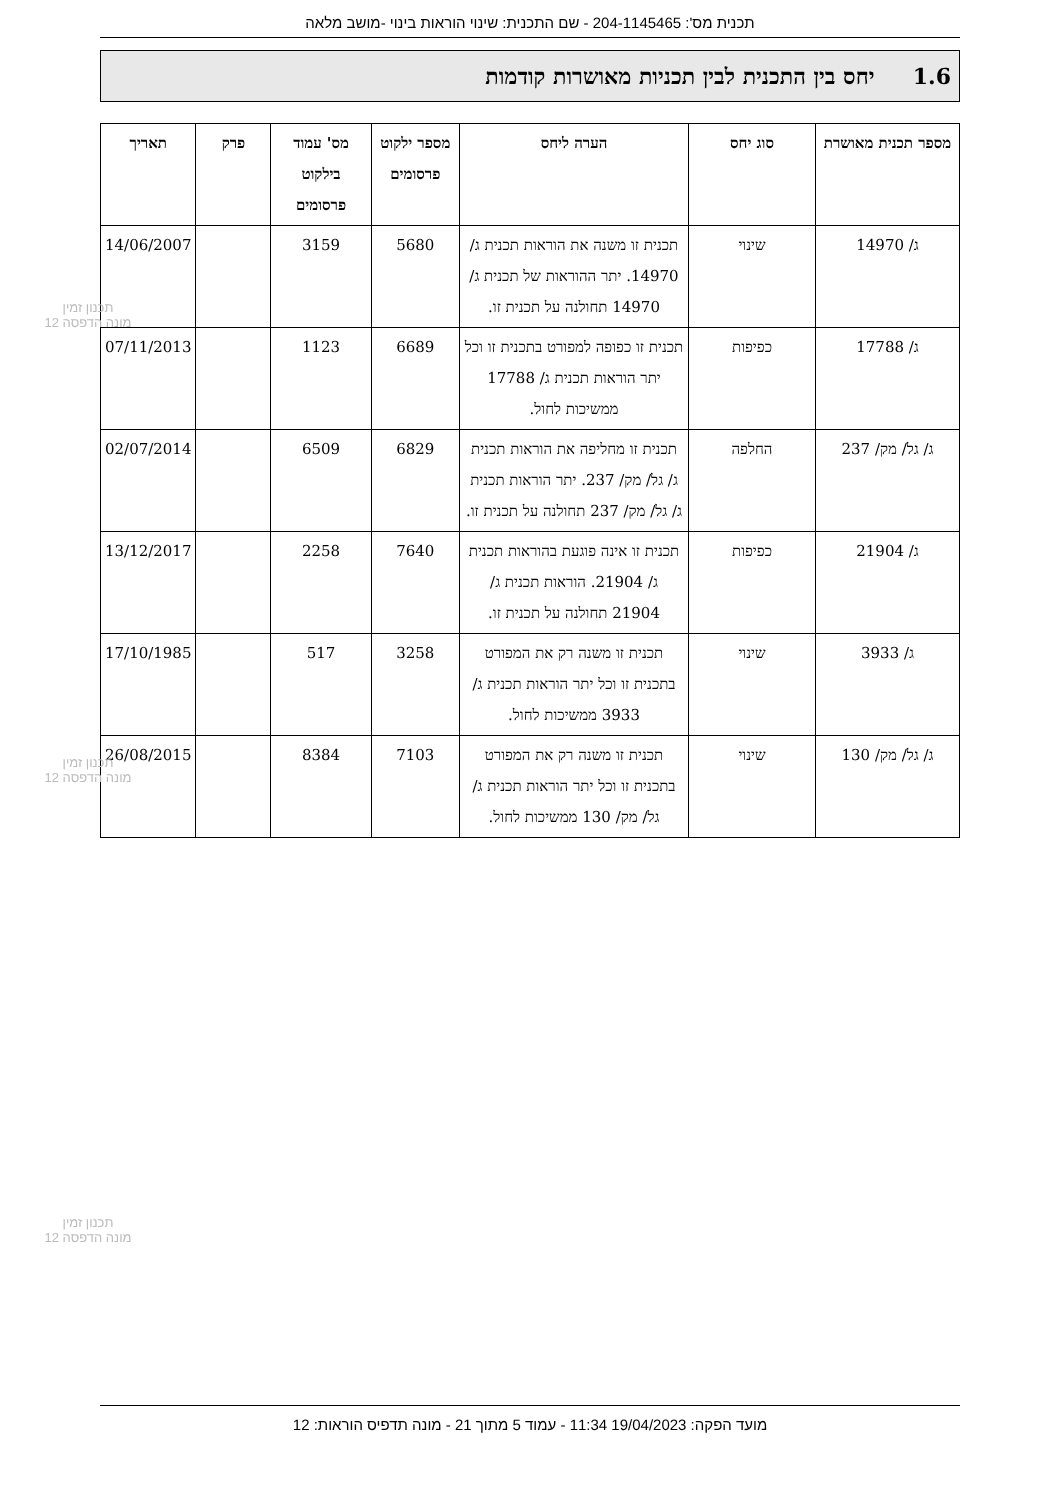תכנית מס': 204-1145465 - שם התכנית: שינוי הוראות בינוי -מושב מלאה
1.6 יחס בין התכנית לבין תכניות מאושרות קודמות
| מספר תכנית מאושרת | סוג יחס | הערה ליחס | מספר ילקוט פרסומים | מס' עמוד בילקוט פרסומים | פרק | תאריך |
| --- | --- | --- | --- | --- | --- | --- |
| ג/ 14970 | שינוי | תכנית זו משנה את הוראות תכנית ג/ 14970. יתר ההוראות של תכנית ג/ 14970 תחולנה על תכנית זו. | 5680 | 3159 | | 14/06/2007 |
| ג/ 17788 | כפיפות | תכנית זו כפופה למפורט בתכנית זו וכל יתר הוראות תכנית ג/ 17788 ממשיכות לחול. | 6689 | 1123 | | 07/11/2013 |
| ג/ גל/ מק/ 237 | החלפה | תכנית זו מחליפה את הוראות תכנית ג/ גל/ מק/ 237. יתר הוראות תכנית ג/ גל/ מק/ 237 תחולנה על תכנית זו. | 6829 | 6509 | | 02/07/2014 |
| ג/ 21904 | כפיפות | תכנית זו אינה פוגעת בהוראות תכנית ג/ 21904. הוראות תכנית ג/ 21904 תחולנה על תכנית זו. | 7640 | 2258 | | 13/12/2017 |
| ג/ 3933 | שינוי | תכנית זו משנה רק את המפורט בתכנית זו וכל יתר הוראות תכנית ג/ 3933 ממשיכות לחול. | 3258 | 517 | | 17/10/1985 |
| ג/ גל/ מק/ 130 | שינוי | תכנית זו משנה רק את המפורט בתכנית זו וכל יתר הוראות תכנית ג/ גל/ מק/ 130 ממשיכות לחול. | 7103 | 8384 | | 26/08/2015 |
תכנון זמין
מונה הדפסה 12
תכנון זמין
מונה הדפסה 12
תכנון זמין
מונה הדפסה 12
מועד הפקה: 19/04/2023 11:34 - עמוד 5 מתוך 21 - מונה תדפיס הוראות: 12